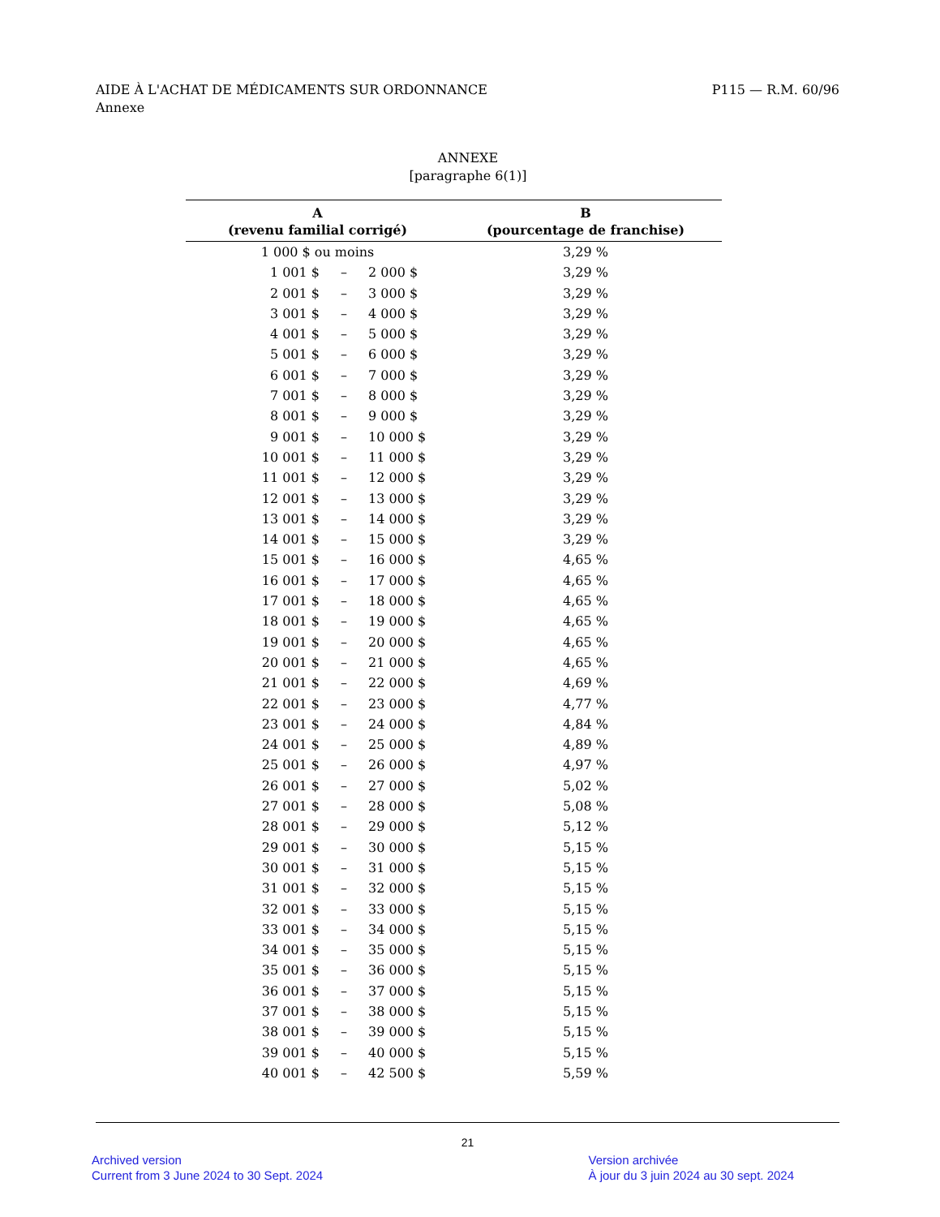AIDE À L'ACHAT DE MÉDICAMENTS SUR ORDONNANCE
Annexe
P115 — R.M. 60/96
ANNEXE
[paragraphe 6(1)]
| A (revenu familial corrigé) | | | B (pourcentage de franchise) |
| --- | --- | --- | --- |
| 1 000 $ ou moins | | | 3,29 % |
| 1 001 $ | – | 2 000 $ | 3,29 % |
| 2 001 $ | – | 3 000 $ | 3,29 % |
| 3 001 $ | – | 4 000 $ | 3,29 % |
| 4 001 $ | – | 5 000 $ | 3,29 % |
| 5 001 $ | – | 6 000 $ | 3,29 % |
| 6 001 $ | – | 7 000 $ | 3,29 % |
| 7 001 $ | – | 8 000 $ | 3,29 % |
| 8 001 $ | – | 9 000 $ | 3,29 % |
| 9 001 $ | – | 10 000 $ | 3,29 % |
| 10 001 $ | – | 11 000 $ | 3,29 % |
| 11 001 $ | – | 12 000 $ | 3,29 % |
| 12 001 $ | – | 13 000 $ | 3,29 % |
| 13 001 $ | – | 14 000 $ | 3,29 % |
| 14 001 $ | – | 15 000 $ | 3,29 % |
| 15 001 $ | – | 16 000 $ | 4,65 % |
| 16 001 $ | – | 17 000 $ | 4,65 % |
| 17 001 $ | – | 18 000 $ | 4,65 % |
| 18 001 $ | – | 19 000 $ | 4,65 % |
| 19 001 $ | – | 20 000 $ | 4,65 % |
| 20 001 $ | – | 21 000 $ | 4,65 % |
| 21 001 $ | – | 22 000 $ | 4,69 % |
| 22 001 $ | – | 23 000 $ | 4,77 % |
| 23 001 $ | – | 24 000 $ | 4,84 % |
| 24 001 $ | – | 25 000 $ | 4,89 % |
| 25 001 $ | – | 26 000 $ | 4,97 % |
| 26 001 $ | – | 27 000 $ | 5,02 % |
| 27 001 $ | – | 28 000 $ | 5,08 % |
| 28 001 $ | – | 29 000 $ | 5,12 % |
| 29 001 $ | – | 30 000 $ | 5,15 % |
| 30 001 $ | – | 31 000 $ | 5,15 % |
| 31 001 $ | – | 32 000 $ | 5,15 % |
| 32 001 $ | – | 33 000 $ | 5,15 % |
| 33 001 $ | – | 34 000 $ | 5,15 % |
| 34 001 $ | – | 35 000 $ | 5,15 % |
| 35 001 $ | – | 36 000 $ | 5,15 % |
| 36 001 $ | – | 37 000 $ | 5,15 % |
| 37 001 $ | – | 38 000 $ | 5,15 % |
| 38 001 $ | – | 39 000 $ | 5,15 % |
| 39 001 $ | – | 40 000 $ | 5,15 % |
| 40 001 $ | – | 42 500 $ | 5,59 % |
21
Archived version
Current from 3 June 2024 to 30 Sept. 2024
Version archivée
À jour du 3 juin 2024 au 30 sept. 2024